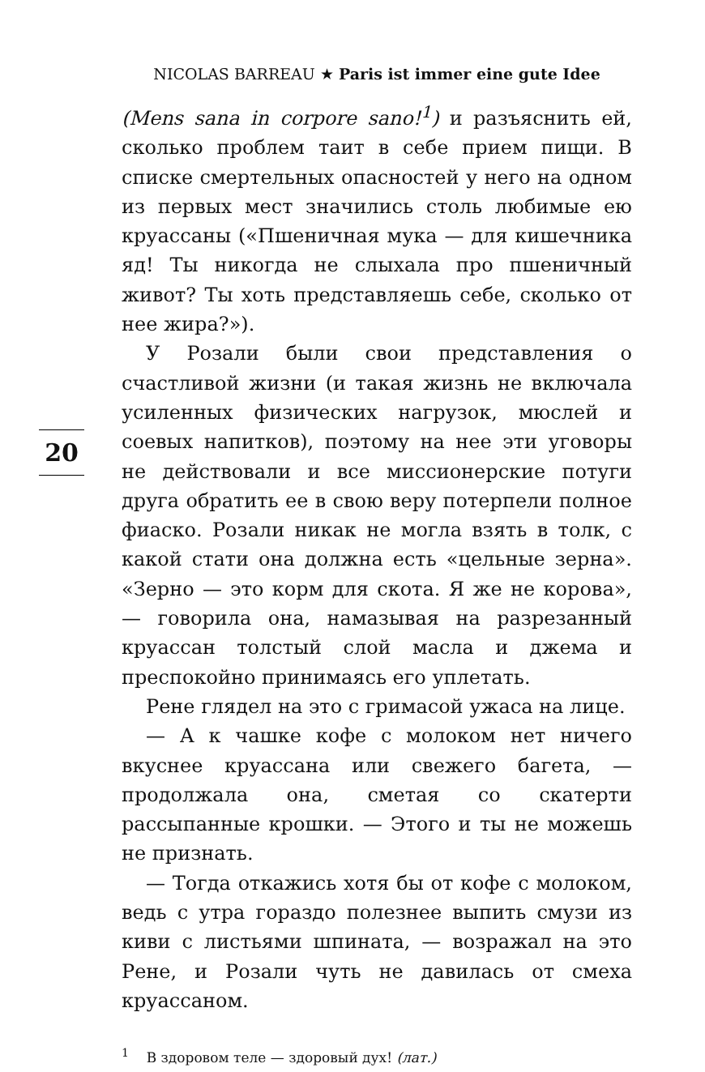NICOLAS BARREAU ★ Paris ist immer eine gute Idee
20
(Mens sana in corpore sano!<sup>1</sup>) и разъяснить ей, сколько проблем таит в себе прием пищи. В списке смертельных опасностей у него на одном из первых мест значились столь любимые ею круассаны («Пшеничная мука — для кишечника яд! Ты никогда не слыхала про пшеничный живот? Ты хоть представляешь себе, сколько от нее жира?»).
У Розали были свои представления о счастливой жизни (и такая жизнь не включала усиленных физических нагрузок, мюслей и соевых напитков), поэтому на нее эти уговоры не действовали и все миссионерские потуги друга обратить ее в свою веру потерпели полное фиаско. Розали никак не могла взять в толк, с какой стати она должна есть «цельные зерна». «Зерно — это корм для скота. Я же не корова», — говорила она, намазывая на разрезанный круассан толстый слой масла и джема и преспокойно принимаясь его уплетать.
Рене глядел на это с гримасой ужаса на лице.
— А к чашке кофе с молоком нет ничего вкуснее круассана или свежего багета, — продолжала она, сметая со скатерти рассыпанные крошки. — Этого и ты не можешь не признать.
— Тогда откажись хотя бы от кофе с молоком, ведь с утра гораздо полезнее выпить смузи из киви с листьями шпината, — возражал на это Рене, и Розали чуть не давилась от смеха круассаном.
<sup>1</sup> В здоровом теле — здоровый дух! (лат.)